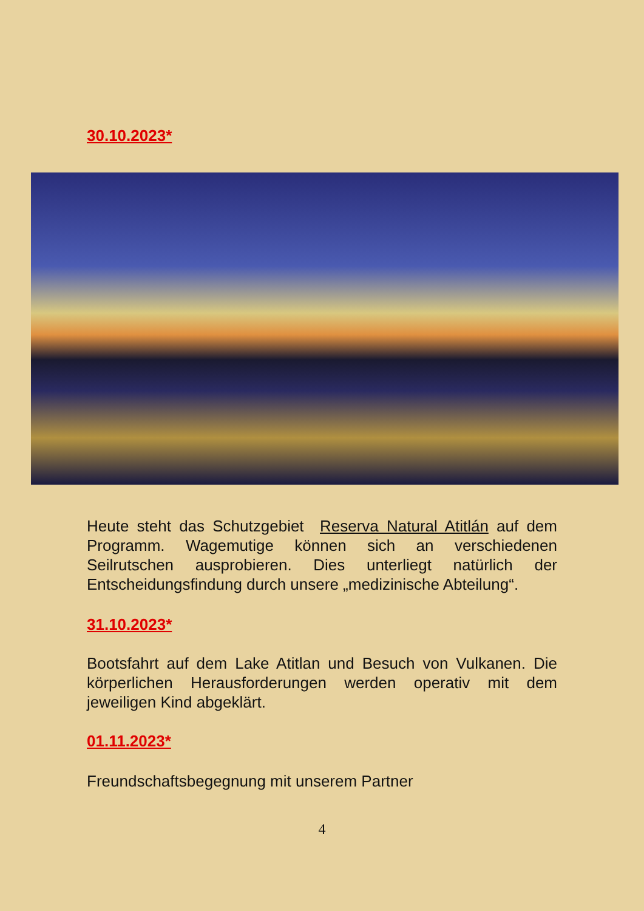30.10.2023*
Heute steht das Schutzgebiet Reserva Natural Atitlán auf dem Programm. Wagemutige können sich an verschiedenen Seilrutschen ausprobieren. Dies unterliegt natürlich der Entscheidungsfindung durch unsere „medizinische Abteilung“.
31.10.2023*
Bootsfahrt auf dem Lake Atitlan und Besuch von Vulkanen. Die körperlichen Herausforderungen werden operativ mit dem jeweiligen Kind abgeklärt.
01.11.2023*
Freundschaftsbegegnung mit unserem Partner
4